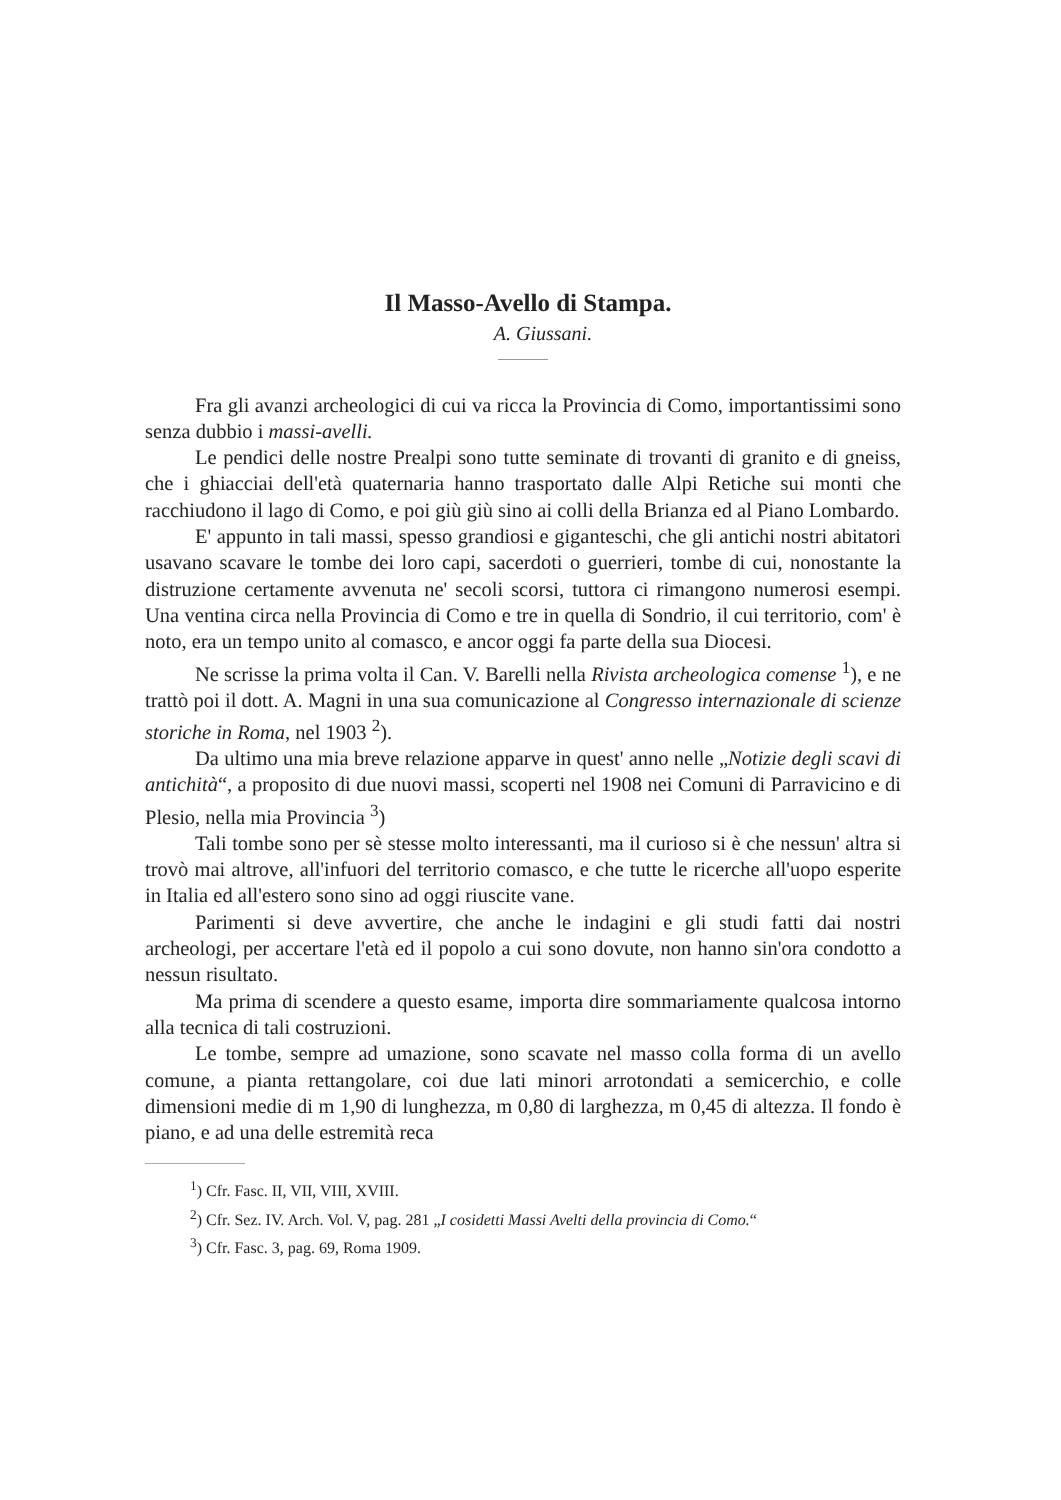Il Masso-Avello di Stampa.
A. Giussani.
Fra gli avanzi archeologici di cui va ricca la Provincia di Como, importantissimi sono senza dubbio i massi-avelli.
Le pendici delle nostre Prealpi sono tutte seminate di trovanti di granito e di gneiss, che i ghiacciai dell'età quaternaria hanno trasportato dalle Alpi Retiche sui monti che racchiudono il lago di Como, e poi giù giù sino ai colli della Brianza ed al Piano Lombardo.
E' appunto in tali massi, spesso grandiosi e giganteschi, che gli antichi nostri abitatori usavano scavare le tombe dei loro capi, sacerdoti o guerrieri, tombe di cui, nonostante la distruzione certamente avvenuta ne' secoli scorsi, tuttora ci rimangono numerosi esempi. Una ventina circa nella Provincia di Como e tre in quella di Sondrio, il cui territorio, com' è noto, era un tempo unito al comasco, e ancor oggi fa parte della sua Diocesi.
Ne scrisse la prima volta il Can. V. Barelli nella Rivista archeologica comense <sup>1</sup>), e ne trattò poi il dott. A. Magni in una sua comunicazione al Congresso internazionale di scienze storiche in Roma, nel 1903 <sup>2</sup>).
Da ultimo una mia breve relazione apparve in quest' anno nelle „Notizie degli scavi di antichità“, a proposito di due nuovi massi, scoperti nel 1908 nei Comuni di Parravicino e di Plesio, nella mia Provincia <sup>3</sup>)
Tali tombe sono per sè stesse molto interessanti, ma il curioso si è che nessun' altra si trovò mai altrove, all'infuori del territorio comasco, e che tutte le ricerche all'uopo esperite in Italia ed all'estero sono sino ad oggi riuscite vane.
Parimenti si deve avvertire, che anche le indagini e gli studi fatti dai nostri archeologi, per accertare l'età ed il popolo a cui sono dovute, non hanno sin'ora condotto a nessun risultato.
Ma prima di scendere a questo esame, importa dire sommariamente qualcosa intorno alla tecnica di tali costruzioni.
Le tombe, sempre ad umazione, sono scavate nel masso colla forma di un avello comune, a pianta rettangolare, coi due lati minori arrotondati a semicerchio, e colle dimensioni medie di m 1,90 di lunghezza, m 0,80 di larghezza, m 0,45 di altezza. Il fondo è piano, e ad una delle estremità reca
<sup>1</sup>) Cfr. Fasc. II, VII, VIII, XVIII.
<sup>2</sup>) Cfr. Sez. IV. Arch. Vol. V, pag. 281 „I cosidetti Massi Avelti della provincia di Como.“
<sup>3</sup>) Cfr. Fasc. 3, pag. 69, Roma 1909.